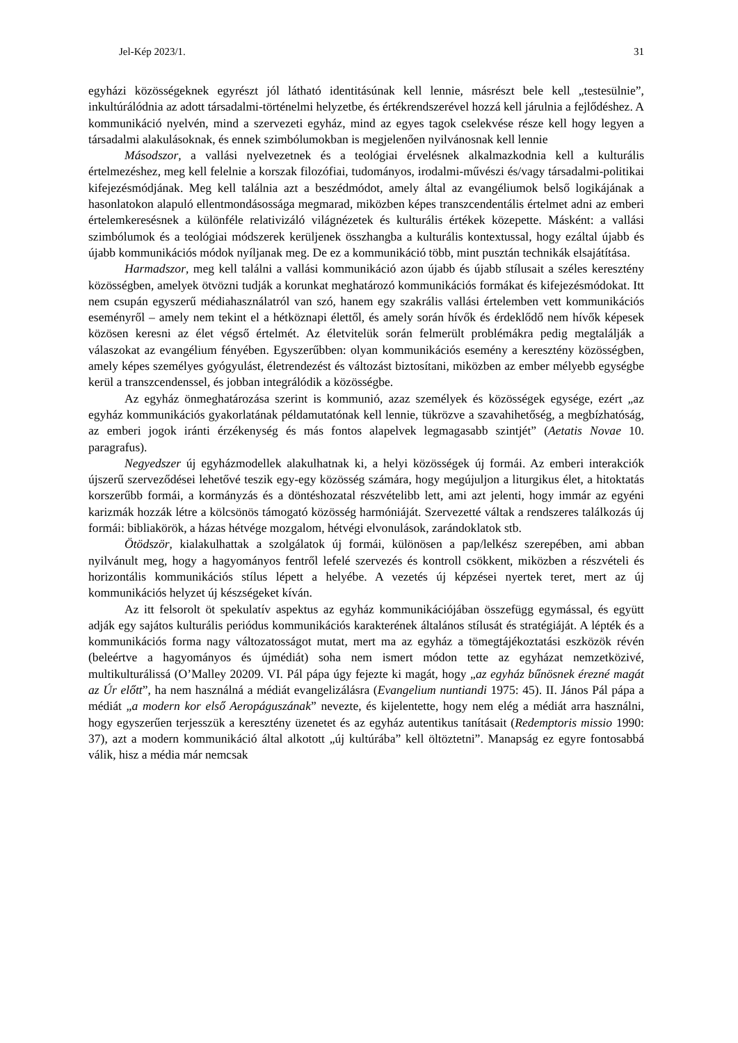Jel-Kép 2023/1. 31
egyházi közösségeknek egyrészt jól látható identitásúnak kell lennie, másrészt bele kell „testesülnie”, inkultúrálódnia az adott társadalmi-történelmi helyzetbe, és értékrendszerével hozzá kell járulnia a fejlődéshez. A kommunikáció nyelvén, mind a szervezeti egyház, mind az egyes tagok cselekvése része kell hogy legyen a társadalmi alakulásoknak, és ennek szimbólumokban is megjelenően nyilvánosnak kell lennie
Másodszor, a vallási nyelvezetnek és a teológiai érvelésnek alkalmazkodnia kell a kulturális értelmezéshez, meg kell felelnie a korszak filozófiai, tudományos, irodalmi-művészi és/vagy társadalmi-politikai kifejezésmódjának. Meg kell találnia azt a beszédmódot, amely által az evangéliumok belső logikájának a hasonlatokon alapuló ellentmondásossága megmarad, miközben képes transzcendentális értelmet adni az emberi értelemkeresésnek a különféle relativizáló világnézetek és kulturális értékek közepette. Másként: a vallási szimbólumok és a teológiai módszerek kerüljenek összhangba a kulturális kontextussal, hogy ezáltal újabb és újabb kommunikációs módok nyíljanak meg. De ez a kommunikáció több, mint pusztán technikák elsajátítása.
Harmadszor, meg kell találni a vallási kommunikáció azon újabb és újabb stílusait a széles keresztény közösségben, amelyek ötvözni tudják a korunkat meghatározó kommunikációs formákat és kifejezésmódokat. Itt nem csupán egyszerű médiahasználatról van szó, hanem egy szakrális vallási értelemben vett kommunikációs eseményről – amely nem tekint el a hétköznapi élettől, és amely során hívők és érdeklődő nem hívők képesek közösen keresni az élet végső értelmét. Az életvitelük során felmerült problémákra pedig megtalálják a válaszokat az evangélium fényében. Egyszerűbben: olyan kommunikációs esemény a keresztény közösségben, amely képes személyes gyógyulást, életrendezést és változást biztosítani, miközben az ember mélyebb egységbe kerül a transzcendenssel, és jobban integrálódik a közösségbe.
Az egyház önmeghatározása szerint is kommunió, azaz személyek és közösségek egysége, ezért „az egyház kommunikációs gyakorlatának példamutatónak kell lennie, tükrözve a szavahihetőség, a megbízhatóság, az emberi jogok iránti érzékenység és más fontos alapelvek legmagasabb szintjét” (Aetatis Novae 10. paragrafus).
Negyedszer új egyházmodellek alakulhatnak ki, a helyi közösségek új formái. Az emberi interakciók újszerű szerveződései lehetővé teszik egy-egy közösség számára, hogy megújuljon a liturgikus élet, a hitoktatás korszerűbb formái, a kormányzás és a döntéshozatal részvételibb lett, ami azt jelenti, hogy immár az egyéni karizmák hozzák létre a kölcsönös támogató közösség harmóniáját. Szervezetté váltak a rendszeres találkozás új formái: bibliakörök, a házas hétvége mozgalom, hétvégi elvonulások, zarándoklatok stb.
Ötödször, kialakulhattak a szolgálatok új formái, különösen a pap/lelkész szerepében, ami abban nyilvánult meg, hogy a hagyományos fentről lefelé szervezés és kontroll csökkent, miközben a részvételi és horizontális kommunikációs stílus lépett a helyébe. A vezetés új képzései nyertek teret, mert az új kommunikációs helyzet új készségeket kíván.
Az itt felsorolt öt spekulatív aspektus az egyház kommunikációjában összefügg egymással, és együtt adják egy sajátos kulturális periódus kommunikációs karakterének általános stílusát és stratégiáját. A lépték és a kommunikációs forma nagy változatosságot mutat, mert ma az egyház a tömegtájékoztatási eszközök révén (beleértve a hagyományos és újmédiát) soha nem ismert módon tette az egyházat nemzetközivé, multikulturálissá (O’Malley 20209. VI. Pál pápa úgy fejezte ki magát, hogy „az egyház bűnösnek érezné magát az Úr előtt”, ha nem használná a médiát evangelizálásra (Evangelium nuntiandi 1975: 45). II. János Pál pápa a médiát „a modern kor első Aeropáguszának” nevezte, és kijelentette, hogy nem elég a médiát arra használni, hogy egyszerűen terjesszük a keresztény üzenetet és az egyház autentikus tanításait (Redemptoris missio 1990: 37), azt a modern kommunikáció által alkotott „új kultúrába” kell öltöztetni”. Manapság ez egyre fontosabbá válik, hisz a média már nemcsak